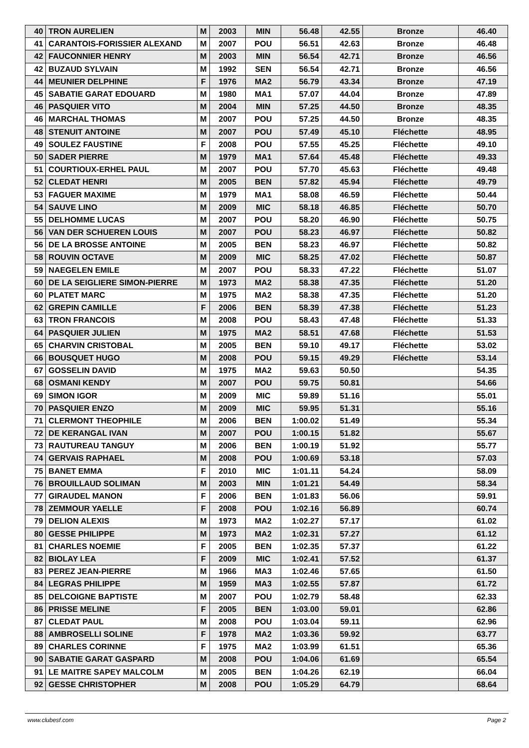| 40 | TRON AURELIEN | M | 2003 | MIN | 56.48 | 42.55 | Bronze | 46.40 |
| 41 | CARANTOIS-FORISSIER ALEXAND | M | 2007 | POU | 56.51 | 42.63 | Bronze | 46.48 |
| 42 | FAUCONNIER HENRY | M | 2003 | MIN | 56.54 | 42.71 | Bronze | 46.56 |
| 42 | BUZAUD SYLVAIN | M | 1992 | SEN | 56.54 | 42.71 | Bronze | 46.56 |
| 44 | MEUNIER DELPHINE | F | 1976 | MA2 | 56.79 | 43.34 | Bronze | 47.19 |
| 45 | SABATIE GARAT EDOUARD | M | 1980 | MA1 | 57.07 | 44.04 | Bronze | 47.89 |
| 46 | PASQUIER VITO | M | 2004 | MIN | 57.25 | 44.50 | Bronze | 48.35 |
| 46 | MARCHAL THOMAS | M | 2007 | POU | 57.25 | 44.50 | Bronze | 48.35 |
| 48 | STENUIT ANTOINE | M | 2007 | POU | 57.49 | 45.10 | Fléchette | 48.95 |
| 49 | SOULEZ FAUSTINE | F | 2008 | POU | 57.55 | 45.25 | Fléchette | 49.10 |
| 50 | SADER PIERRE | M | 1979 | MA1 | 57.64 | 45.48 | Fléchette | 49.33 |
| 51 | COURTIOUX-ERHEL PAUL | M | 2007 | POU | 57.70 | 45.63 | Fléchette | 49.48 |
| 52 | CLEDAT HENRI | M | 2005 | BEN | 57.82 | 45.94 | Fléchette | 49.79 |
| 53 | FAGUER MAXIME | M | 1979 | MA1 | 58.08 | 46.59 | Fléchette | 50.44 |
| 54 | SAUVE LINO | M | 2009 | MIC | 58.18 | 46.85 | Fléchette | 50.70 |
| 55 | DELHOMME LUCAS | M | 2007 | POU | 58.20 | 46.90 | Fléchette | 50.75 |
| 56 | VAN DER SCHUEREN LOUIS | M | 2007 | POU | 58.23 | 46.97 | Fléchette | 50.82 |
| 56 | DE LA BROSSE ANTOINE | M | 2005 | BEN | 58.23 | 46.97 | Fléchette | 50.82 |
| 58 | ROUVIN OCTAVE | M | 2009 | MIC | 58.25 | 47.02 | Fléchette | 50.87 |
| 59 | NAEGELEN EMILE | M | 2007 | POU | 58.33 | 47.22 | Fléchette | 51.07 |
| 60 | DE LA SEIGLIERE SIMON-PIERRE | M | 1973 | MA2 | 58.38 | 47.35 | Fléchette | 51.20 |
| 60 | PLATET MARC | M | 1975 | MA2 | 58.38 | 47.35 | Fléchette | 51.20 |
| 62 | GREPIN CAMILLE | F | 2006 | BEN | 58.39 | 47.38 | Fléchette | 51.23 |
| 63 | TRON FRANCOIS | M | 2008 | POU | 58.43 | 47.48 | Fléchette | 51.33 |
| 64 | PASQUIER JULIEN | M | 1975 | MA2 | 58.51 | 47.68 | Fléchette | 51.53 |
| 65 | CHARVIN CRISTOBAL | M | 2005 | BEN | 59.10 | 49.17 | Fléchette | 53.02 |
| 66 | BOUSQUET HUGO | M | 2008 | POU | 59.15 | 49.29 | Fléchette | 53.14 |
| 67 | GOSSELIN DAVID | M | 1975 | MA2 | 59.63 | 50.50 | | 54.35 |
| 68 | OSMANI KENDY | M | 2007 | POU | 59.75 | 50.81 | | 54.66 |
| 69 | SIMON IGOR | M | 2009 | MIC | 59.89 | 51.16 | | 55.01 |
| 70 | PASQUIER ENZO | M | 2009 | MIC | 59.95 | 51.31 | | 55.16 |
| 71 | CLERMONT THEOPHILE | M | 2006 | BEN | 1:00.02 | 51.49 | | 55.34 |
| 72 | DE KERANGAL IVAN | M | 2007 | POU | 1:00.15 | 51.82 | | 55.67 |
| 73 | RAUTUREAU TANGUY | M | 2006 | BEN | 1:00.19 | 51.92 | | 55.77 |
| 74 | GERVAIS RAPHAEL | M | 2008 | POU | 1:00.69 | 53.18 | | 57.03 |
| 75 | BANET EMMA | F | 2010 | MIC | 1:01.11 | 54.24 | | 58.09 |
| 76 | BROUILLAUD SOLIMAN | M | 2003 | MIN | 1:01.21 | 54.49 | | 58.34 |
| 77 | GIRAUDEL MANON | F | 2006 | BEN | 1:01.83 | 56.06 | | 59.91 |
| 78 | ZEMMOUR YAELLE | F | 2008 | POU | 1:02.16 | 56.89 | | 60.74 |
| 79 | DELION ALEXIS | M | 1973 | MA2 | 1:02.27 | 57.17 | | 61.02 |
| 80 | GESSE PHILIPPE | M | 1973 | MA2 | 1:02.31 | 57.27 | | 61.12 |
| 81 | CHARLES NOEMIE | F | 2005 | BEN | 1:02.35 | 57.37 | | 61.22 |
| 82 | BIOLAY LEA | F | 2009 | MIC | 1:02.41 | 57.52 | | 61.37 |
| 83 | PEREZ JEAN-PIERRE | M | 1966 | MA3 | 1:02.46 | 57.65 | | 61.50 |
| 84 | LEGRAS PHILIPPE | M | 1959 | MA3 | 1:02.55 | 57.87 | | 61.72 |
| 85 | DELCOIGNE BAPTISTE | M | 2007 | POU | 1:02.79 | 58.48 | | 62.33 |
| 86 | PRISSE MELINE | F | 2005 | BEN | 1:03.00 | 59.01 | | 62.86 |
| 87 | CLEDAT PAUL | M | 2008 | POU | 1:03.04 | 59.11 | | 62.96 |
| 88 | AMBROSELLI SOLINE | F | 1978 | MA2 | 1:03.36 | 59.92 | | 63.77 |
| 89 | CHARLES CORINNE | F | 1975 | MA2 | 1:03.99 | 61.51 | | 65.36 |
| 90 | SABATIE GARAT GASPARD | M | 2008 | POU | 1:04.06 | 61.69 | | 65.54 |
| 91 | LE MAITRE SAPEY MALCOLM | M | 2005 | BEN | 1:04.26 | 62.19 | | 66.04 |
| 92 | GESSE CHRISTOPHER | M | 2008 | POU | 1:05.29 | 64.79 | | 68.64 |
www.clubesf.com Page 2